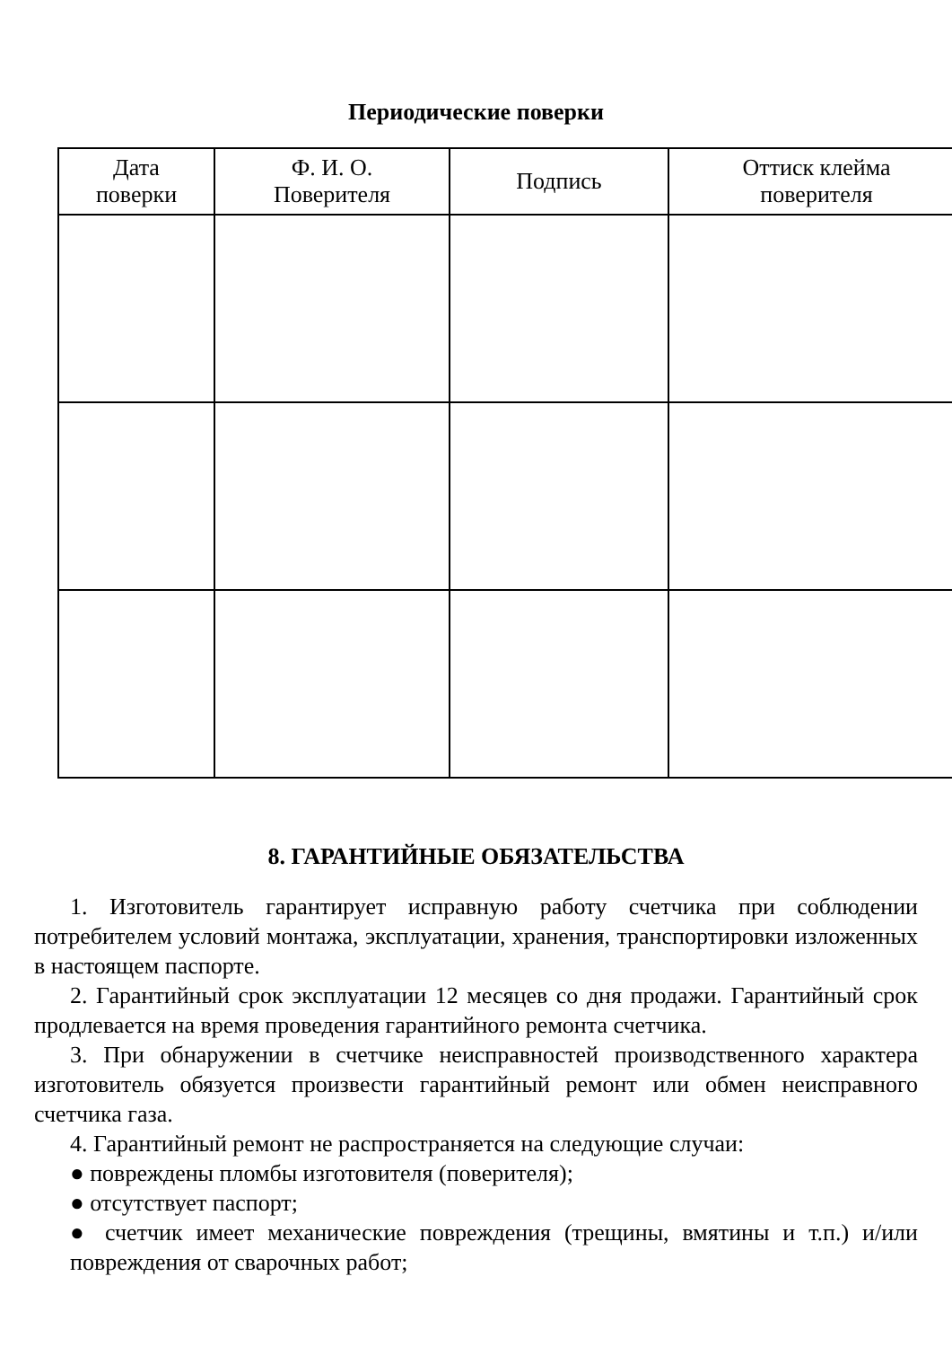Периодические поверки
| Дата поверки | Ф. И. О. Поверителя | Подпись | Оттиск клейма поверителя |
| --- | --- | --- | --- |
8. ГАРАНТИЙНЫЕ ОБЯЗАТЕЛЬСТВА
1. Изготовитель гарантирует исправную работу счетчика при соблюдении потребителем условий монтажа, эксплуатации, хранения, транспортировки изложенных в настоящем паспорте.
2. Гарантийный срок эксплуатации 12 месяцев со дня продажи. Гарантийный срок продлевается на время проведения гарантийного ремонта счетчика.
3. При обнаружении в счетчике неисправностей производственного характера изготовитель обязуется произвести гарантийный ремонт или обмен неисправного счетчика газа.
4. Гарантийный ремонт не распространяется на следующие случаи:
● повреждены пломбы изготовителя (поверителя);
● отсутствует паспорт;
● счетчик имеет механические повреждения (трещины, вмятины и т.п.) и/или повреждения от сварочных работ;